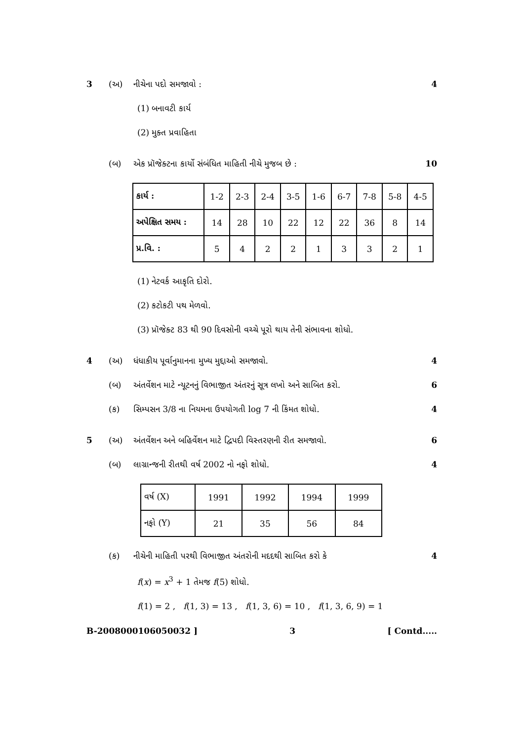3 (અ) નીચેના પદો સમજાવો : 4
(1) બનાવટી કાર્ય
(2) મુક્ત પ્રવાહિતા
(બ) એક પ્રૉજેક્ટના કાર્યો સંબંધિત માહિતી નીચે મુજબ છે : 10
| કાર્ય : | 1-2 | 2-3 | 2-4 | 3-5 | 1-6 | 6-7 | 7-8 | 5-8 | 4-5 |
| અપેક્ષિત સમય : | 14 | 28 | 10 | 22 | 12 | 22 | 36 | 8 | 14 |
| પ્ર.વિ. : | 5 | 4 | 2 | 2 | 1 | 3 | 3 | 2 | 1 |
(1) નેટવર્ક આકૃતિ દોરો.
(2) કટોકટી પથ મેળવો.
(3) પ્રૉજેક્ટ 83 થી 90 દિવસોની વચ્ચે પૂરો થાય તેની સંભાવના શોધો.
4 (અ) ધંધાકીય પૂર્વાનુમાનના મુખ્ય મુદ્દાઓ સમજાવો. 4
(બ) અંતર્વેશન માટે ન્યૂટનનું વિભાજીત અંતરનું સૂત્ર લખો અને સાબિત કરો. 6
(ક) સિમ્પસન 3/8 ના નિયમના ઉપયોગતી log 7 ની કિંમત શોધો. 4
5 (અ) અંતર્વેશન અને બહિર્વેશન માટે દ્વિપદી વિસ્તરણની રીત સમજાવો. 6
(બ) લાગ્રાન્જની રીતથી વર્ષ 2002 નો નફો શોધો. 4
| વર્ષ (X) | 1991 | 1992 | 1994 | 1999 |
| નફો (Y) | 21 | 35 | 56 | 84 |
(ક) નીચેની માહિતી પરથી વિભાજીત અંતરોની મદદથી સાબિત કરો કે 4
f(x) = x<sup>3</sup> + 1 તેમજ f(5) શોધો.
f(1) = 2 , f(1, 3) = 13 , f(1, 3, 6) = 10 , f(1, 3, 6, 9) = 1
B-2008000106050032 ] 3 [ Contd.....